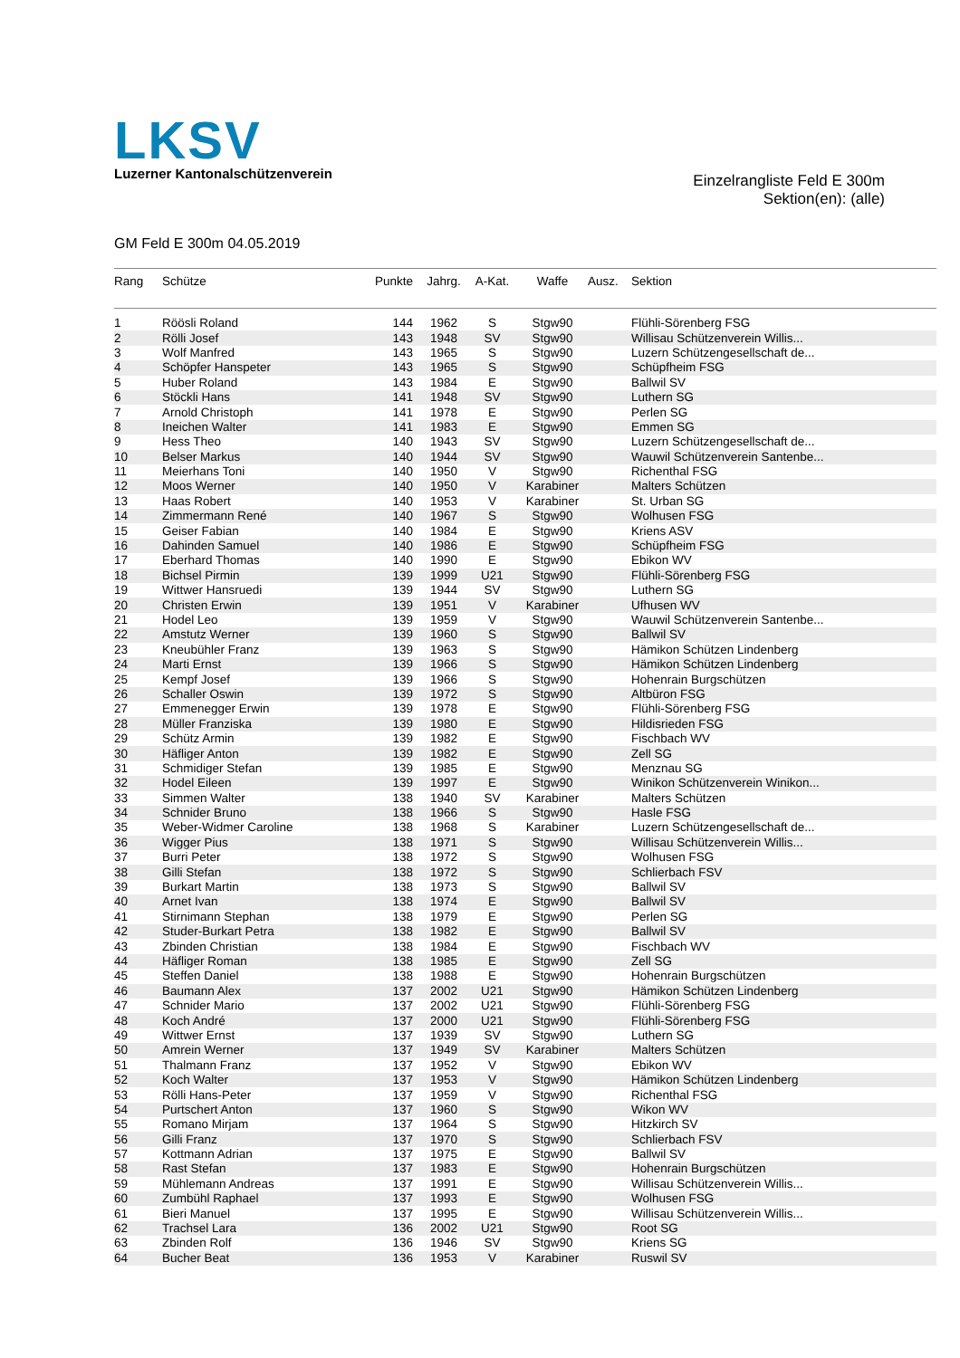LKSV
Luzerner Kantonalschützenverein
Einzelrangliste Feld E 300m
Sektion(en): (alle)
GM Feld E 300m 04.05.2019
| Rang | Schütze | Punkte | Jahrg. | A-Kat. | Waffe | Ausz. | Sektion |
| --- | --- | --- | --- | --- | --- | --- | --- |
| 1 | Röösli Roland | 144 | 1962 | S | Stgw90 | | Flühli-Sörenberg FSG |
| 2 | Rölli Josef | 143 | 1948 | SV | Stgw90 | | Willisau Schützenverein Willis... |
| 3 | Wolf Manfred | 143 | 1965 | S | Stgw90 | | Luzern Schützengesellschaft de... |
| 4 | Schöpfer Hanspeter | 143 | 1965 | S | Stgw90 | | Schüpfheim FSG |
| 5 | Huber Roland | 143 | 1984 | E | Stgw90 | | Ballwil SV |
| 6 | Stöckli Hans | 141 | 1948 | SV | Stgw90 | | Luthern SG |
| 7 | Arnold Christoph | 141 | 1978 | E | Stgw90 | | Perlen SG |
| 8 | Ineichen Walter | 141 | 1983 | E | Stgw90 | | Emmen SG |
| 9 | Hess Theo | 140 | 1943 | SV | Stgw90 | | Luzern Schützengesellschaft de... |
| 10 | Belser Markus | 140 | 1944 | SV | Stgw90 | | Wauwil Schützenverein Santenbe... |
| 11 | Meierhans Toni | 140 | 1950 | V | Stgw90 | | Richenthal FSG |
| 12 | Moos Werner | 140 | 1950 | V | Karabiner | | Malters Schützen |
| 13 | Haas Robert | 140 | 1953 | V | Karabiner | | St. Urban SG |
| 14 | Zimmermann René | 140 | 1967 | S | Stgw90 | | Wolhusen FSG |
| 15 | Geiser Fabian | 140 | 1984 | E | Stgw90 | | Kriens ASV |
| 16 | Dahinden Samuel | 140 | 1986 | E | Stgw90 | | Schüpfheim FSG |
| 17 | Eberhard Thomas | 140 | 1990 | E | Stgw90 | | Ebikon WV |
| 18 | Bichsel Pirmin | 139 | 1999 | U21 | Stgw90 | | Flühli-Sörenberg FSG |
| 19 | Wittwer Hansruedi | 139 | 1944 | SV | Stgw90 | | Luthern SG |
| 20 | Christen Erwin | 139 | 1951 | V | Karabiner | | Ufhusen WV |
| 21 | Hodel Leo | 139 | 1959 | V | Stgw90 | | Wauwil Schützenverein Santenbe... |
| 22 | Amstutz Werner | 139 | 1960 | S | Stgw90 | | Ballwil SV |
| 23 | Kneubühler Franz | 139 | 1963 | S | Stgw90 | | Hämikon Schützen Lindenberg |
| 24 | Marti Ernst | 139 | 1966 | S | Stgw90 | | Hämikon Schützen Lindenberg |
| 25 | Kempf Josef | 139 | 1966 | S | Stgw90 | | Hohenrain Burgschützen |
| 26 | Schaller Oswin | 139 | 1972 | S | Stgw90 | | Altbüron FSG |
| 27 | Emmenegger Erwin | 139 | 1978 | E | Stgw90 | | Flühli-Sörenberg FSG |
| 28 | Müller Franziska | 139 | 1980 | E | Stgw90 | | Hildisrieden FSG |
| 29 | Schütz Armin | 139 | 1982 | E | Stgw90 | | Fischbach WV |
| 30 | Häfliger Anton | 139 | 1982 | E | Stgw90 | | Zell SG |
| 31 | Schmidiger Stefan | 139 | 1985 | E | Stgw90 | | Menznau SG |
| 32 | Hodel Eileen | 139 | 1997 | E | Stgw90 | | Winikon Schützenverein Winikon... |
| 33 | Simmen Walter | 138 | 1940 | SV | Karabiner | | Malters Schützen |
| 34 | Schnider Bruno | 138 | 1966 | S | Stgw90 | | Hasle FSG |
| 35 | Weber-Widmer Caroline | 138 | 1968 | S | Karabiner | | Luzern Schützengesellschaft de... |
| 36 | Wigger Pius | 138 | 1971 | S | Stgw90 | | Willisau Schützenverein Willis... |
| 37 | Burri Peter | 138 | 1972 | S | Stgw90 | | Wolhusen FSG |
| 38 | Gilli Stefan | 138 | 1972 | S | Stgw90 | | Schlierbach FSV |
| 39 | Burkart Martin | 138 | 1973 | S | Stgw90 | | Ballwil SV |
| 40 | Arnet Ivan | 138 | 1974 | E | Stgw90 | | Ballwil SV |
| 41 | Stirnimann Stephan | 138 | 1979 | E | Stgw90 | | Perlen SG |
| 42 | Studer-Burkart Petra | 138 | 1982 | E | Stgw90 | | Ballwil SV |
| 43 | Zbinden Christian | 138 | 1984 | E | Stgw90 | | Fischbach WV |
| 44 | Häfliger Roman | 138 | 1985 | E | Stgw90 | | Zell SG |
| 45 | Steffen Daniel | 138 | 1988 | E | Stgw90 | | Hohenrain Burgschützen |
| 46 | Baumann Alex | 137 | 2002 | U21 | Stgw90 | | Hämikon Schützen Lindenberg |
| 47 | Schnider Mario | 137 | 2002 | U21 | Stgw90 | | Flühli-Sörenberg FSG |
| 48 | Koch André | 137 | 2000 | U21 | Stgw90 | | Flühli-Sörenberg FSG |
| 49 | Wittwer Ernst | 137 | 1939 | SV | Stgw90 | | Luthern SG |
| 50 | Amrein Werner | 137 | 1949 | SV | Karabiner | | Malters Schützen |
| 51 | Thalmann Franz | 137 | 1952 | V | Stgw90 | | Ebikon WV |
| 52 | Koch Walter | 137 | 1953 | V | Stgw90 | | Hämikon Schützen Lindenberg |
| 53 | Rölli Hans-Peter | 137 | 1959 | V | Stgw90 | | Richenthal FSG |
| 54 | Purtschert Anton | 137 | 1960 | S | Stgw90 | | Wikon WV |
| 55 | Romano Mirjam | 137 | 1964 | S | Stgw90 | | Hitzkirch SV |
| 56 | Gilli Franz | 137 | 1970 | S | Stgw90 | | Schlierbach FSV |
| 57 | Kottmann Adrian | 137 | 1975 | E | Stgw90 | | Ballwil SV |
| 58 | Rast Stefan | 137 | 1983 | E | Stgw90 | | Hohenrain Burgschützen |
| 59 | Mühlemann Andreas | 137 | 1991 | E | Stgw90 | | Willisau Schützenverein Willis... |
| 60 | Zumbühl Raphael | 137 | 1993 | E | Stgw90 | | Wolhusen FSG |
| 61 | Bieri Manuel | 137 | 1995 | E | Stgw90 | | Willisau Schützenverein Willis... |
| 62 | Trachsel Lara | 136 | 2002 | U21 | Stgw90 | | Root SG |
| 63 | Zbinden Rolf | 136 | 1946 | SV | Stgw90 | | Kriens SG |
| 64 | Bucher Beat | 136 | 1953 | V | Karabiner | | Ruswil SV |